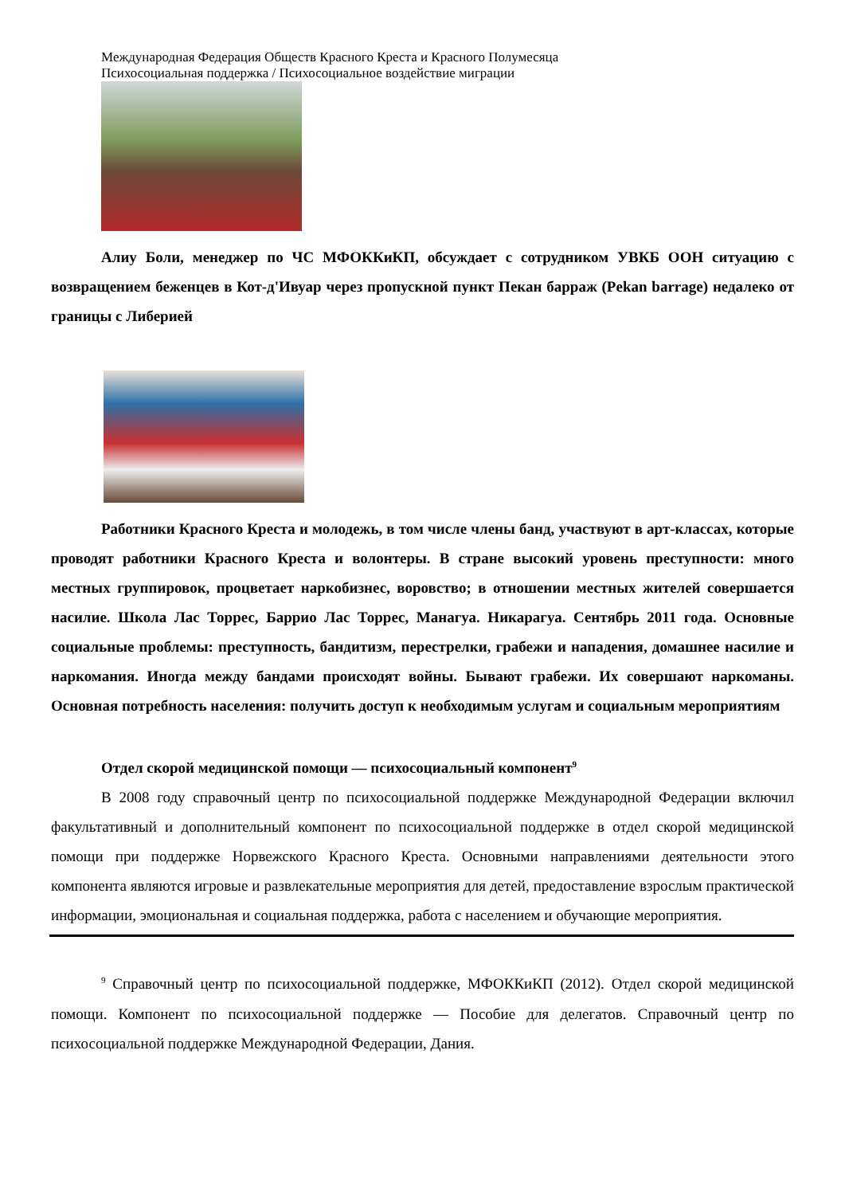Международная Федерация Обществ Красного Креста и Красного Полумесяца
Психосоциальная поддержка / Психосоциальное воздействие миграции
Алиу Боли, менеджер по ЧС МФОККиКП, обсуждает с сотрудником УВКБ ООН ситуацию с возвращением беженцев в Кот-д'Ивуар через пропускной пункт Пекан барраж (Pekan barrage) недалеко от границы с Либерией
Работники Красного Креста и молодежь, в том числе члены банд, участвуют в арт-классах, которые проводят работники Красного Креста и волонтеры. В стране высокий уровень преступности: много местных группировок, процветает наркобизнес, воровство; в отношении местных жителей совершается насилие. Школа Лас Торрес, Баррио Лас Торрес, Манагуа. Никарагуа. Сентябрь 2011 года. Основные социальные проблемы: преступность, бандитизм, перестрелки, грабежи и нападения, домашнее насилие и наркомания. Иногда между бандами происходят войны. Бывают грабежи. Их совершают наркоманы. Основная потребность населения: получить доступ к необходимым услугам и социальным мероприятиям
Отдел скорой медицинской помощи — психосоциальный компонент<sup>9</sup>
В 2008 году справочный центр по психосоциальной поддержке Международной Федерации включил факультативный и дополнительный компонент по психосоциальной поддержке в отдел скорой медицинской помощи при поддержке Норвежского Красного Креста. Основными направлениями деятельности этого компонента являются игровые и развлекательные мероприятия для детей, предоставление взрослым практической информации, эмоциональная и социальная поддержка, работа с населением и обучающие мероприятия.
<sup>9</sup> Справочный центр по психосоциальной поддержке, МФОККиКП (2012). Отдел скорой медицинской помощи. Компонент по психосоциальной поддержке — Пособие для делегатов. Справочный центр по психосоциальной поддержке Международной Федерации, Дания.